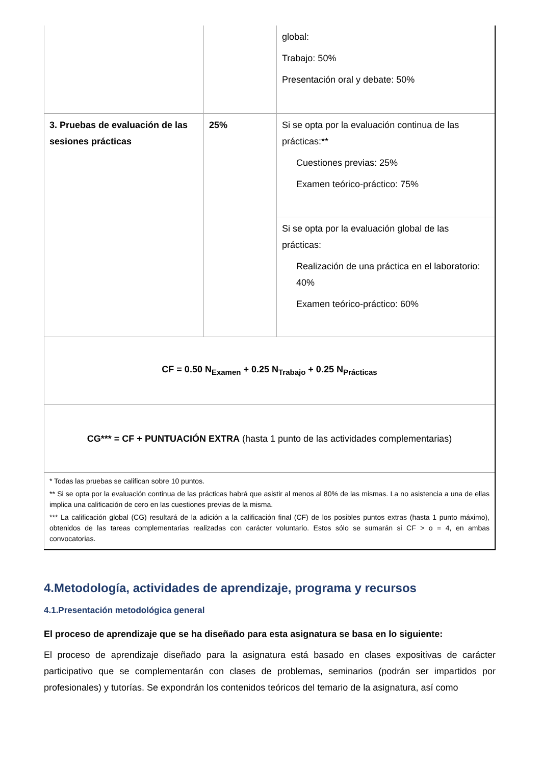| | | global: Trabajo: 50% Presentación oral y debate: 50% |
| 3. Pruebas de evaluación de las sesiones prácticas | 25% | Si se opta por la evaluación continua de las prácticas:** Cuestiones previas: 25% Examen teórico-práctico: 75% |
| | | Si se opta por la evaluación global de las prácticas: Realización de una práctica en el laboratorio: 40% Examen teórico-práctico: 60% |
| CF = 0.50 N<sub>Examen</sub> + 0.25 N<sub>Trabajo</sub> + 0.25 N<sub>Prácticas</sub> | | |
| CG*** = CF + PUNTUACIÓN EXTRA (hasta 1 punto de las actividades complementarias) | | |
| * Todas las pruebas se califican sobre 10 puntos. ** Si se opta por la evaluación continua de las prácticas habrá que asistir al menos al 80% de las mismas. La no asistencia a una de ellas implica una calificación de cero en las cuestiones previas de la misma. *** La calificación global (CG) resultará de la adición a la calificación final (CF) de los posibles puntos extras (hasta 1 punto máximo), obtenidos de las tareas complementarias realizadas con carácter voluntario. Estos sólo se sumarán si CF > o = 4, en ambas convocatorias. | | |
4.Metodología, actividades de aprendizaje, programa y recursos
4.1.Presentación metodológica general
El proceso de aprendizaje que se ha diseñado para esta asignatura se basa en lo siguiente:
El proceso de aprendizaje diseñado para la asignatura está basado en clases expositivas de carácter participativo que se complementarán con clases de problemas, seminarios (podrán ser impartidos por profesionales) y tutorías. Se expondrán los contenidos teóricos del temario de la asignatura, así como